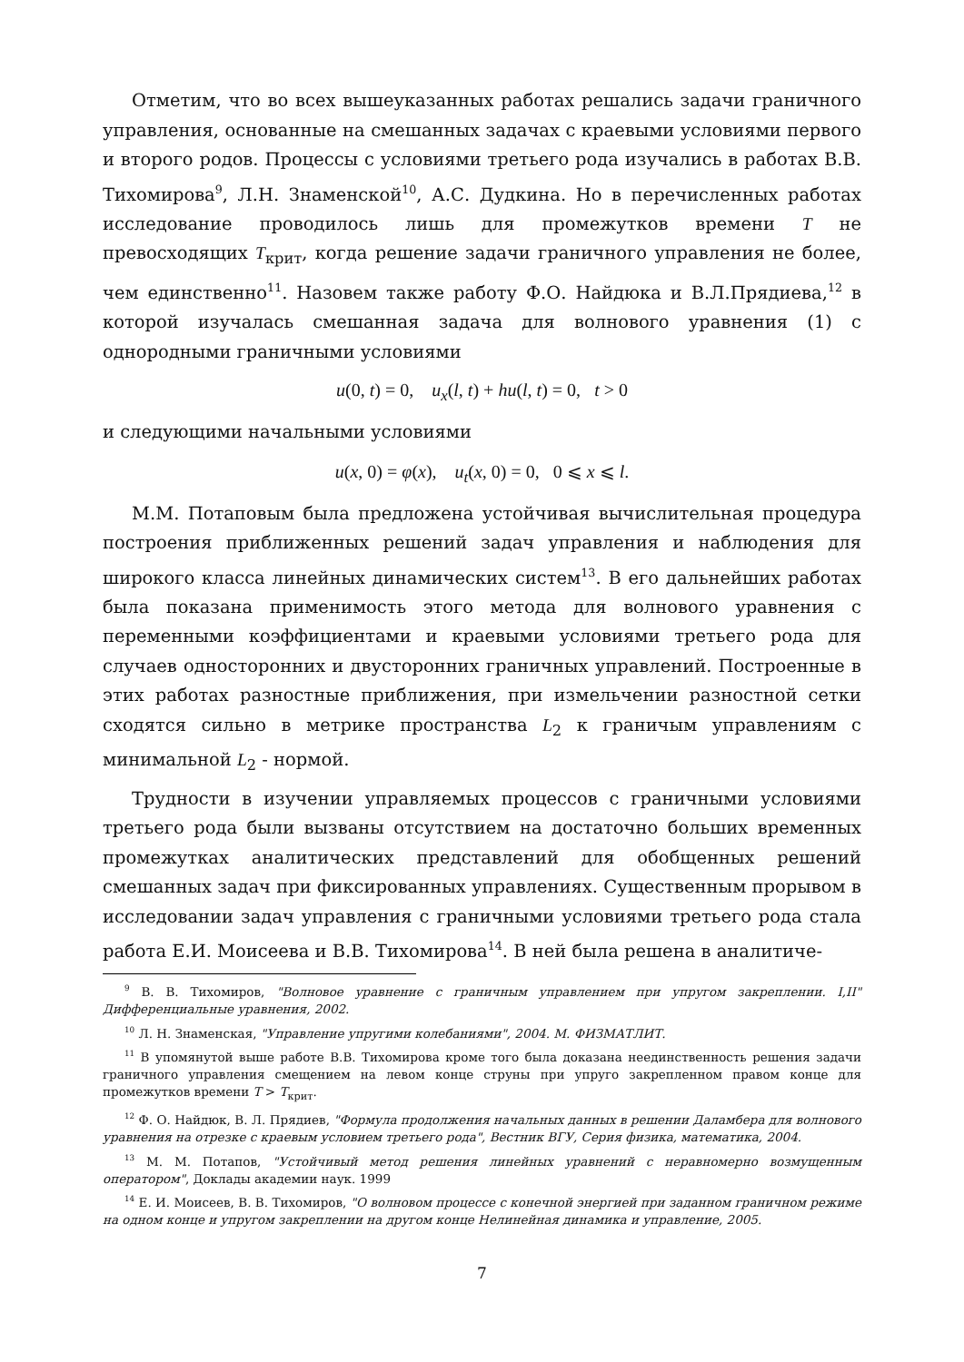Отметим, что во всех вышеуказанных работах решались задачи граничного управления, основанные на смешанных задачах с краевыми условиями первого и второго родов. Процессы с условиями третьего рода изучались в работах В.В. Тихомирова<sup>9</sup>, Л.Н. Знаменской<sup>10</sup>, А.С. Дудкина. Но в перечисленных работах исследование проводилось лишь для промежутков времени T не превосходящих T<sub>крит</sub>, когда решение задачи граничного управления не более, чем единственно<sup>11</sup>. Назовем также работу Ф.О. Найдюка и В.Л.Прядиева,<sup>12</sup> в которой изучалась смешанная задача для волнового уравнения (1) с однородными граничными условиями
u(0, t) = 0, u<sub>x</sub>(l, t) + hu(l, t) = 0, t > 0
и следующими начальными условиями
u(x, 0) = φ(x), u<sub>t</sub>(x, 0) = 0, 0 ⩽ x ⩽ l.
М.М. Потаповым была предложена устойчивая вычислительная процедура построения приближенных решений задач управления и наблюдения для широкого класса линейных динамических систем<sup>13</sup>. В его дальнейших работах была показана применимость этого метода для волнового уравнения с переменными коэффициентами и краевыми условиями третьего рода для случаев односторонних и двусторонних граничных управлений. Построенные в этих работах разностные приближения, при измельчении разностной сетки сходятся сильно в метрике пространства L<sub>2</sub> к граничым управлениям с минимальной L<sub>2</sub> - нормой.
Трудности в изучении управляемых процессов с граничными условиями третьего рода были вызваны отсутствием на достаточно больших временных промежутках аналитических представлений для обобщенных решений смешанных задач при фиксированных управлениях. Существенным прорывом в исследовании задач управления с граничными условиями третьего рода стала работа Е.И. Моисеева и В.В. Тихомирова<sup>14</sup>. В ней была решена в аналитиче-
<sup>9</sup> В. В. Тихомиров, "Волновое уравнение с граничным управлением при упругом закреплении. I,II" Дифференциальные уравнения, 2002.
<sup>10</sup> Л. Н. Знаменская, "Управление упругими колебаниями", 2004. М. ФИЗМАТЛИТ.
<sup>11</sup> В упомянутой выше работе В.В. Тихомирова кроме того была доказана неединственность решения задачи граничного управления смещением на левом конце струны при упруго закрепленном правом конце для промежутков времени T > T<sub>крит</sub>.
<sup>12</sup> Ф. О. Найдюк, В. Л. Прядиев, "Формула продолжения начальных данных в решении Даламбера для волнового уравнения на отрезке с краевым условием третьего рода", Вестник ВГУ, Серия физика, математика, 2004.
<sup>13</sup> М. М. Потапов, "Устойчивый метод решения линейных уравнений с неравномерно возмущенным оператором", Доклады академии наук. 1999
<sup>14</sup> Е. И. Моисеев, В. В. Тихомиров, "О волновом процессе с конечной энергией при заданном граничном режиме на одном конце и упругом закреплении на другом конце Нелинейная динамика и управление, 2005.
7